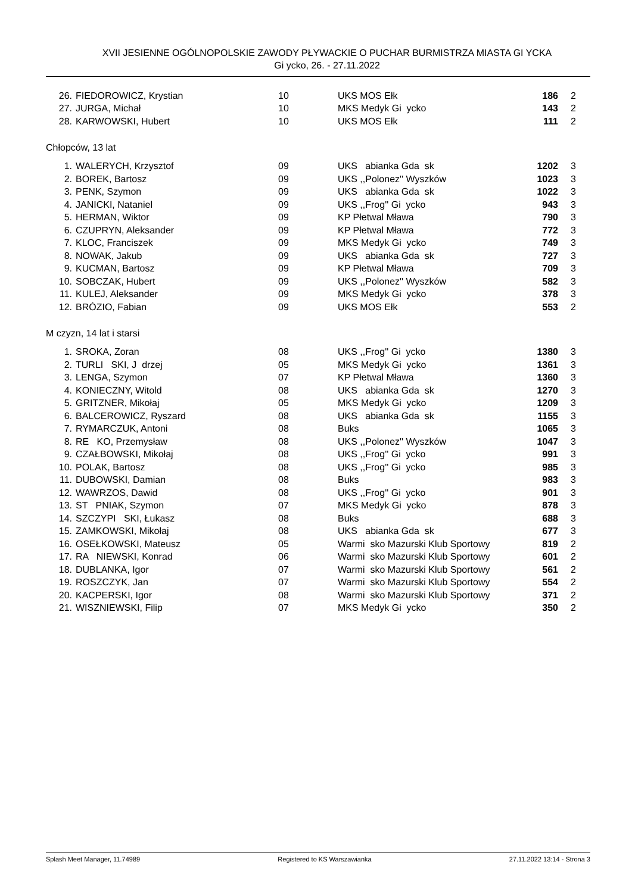XVII JESIENNE OGÓLNOPOLSKIE ZAWODY PŁYWACKIE O PUCHAR BURMISTRZA MIASTA GI YCKA
Gi ycko, 26. - 27.11.2022
| 26. | FIEDOROWICZ, Krystian | 10 | UKS MOS Ełk | 186 | 2 |
| 27. | JURGA, Michał | 10 | MKS Medyk Gi ycko | 143 | 2 |
| 28. | KARWOWSKI, Hubert | 10 | UKS MOS Ełk | 111 | 2 |
Chłopców, 13 lat
| 1. | WALERYCH, Krzysztof | 09 | UKS abianka Gda sk | 1202 | 3 |
| 2. | BOREK, Bartosz | 09 | UKS ,,Polonez'' Wyszków | 1023 | 3 |
| 3. | PENK, Szymon | 09 | UKS abianka Gda sk | 1022 | 3 |
| 4. | JANICKI, Nataniel | 09 | UKS ,,Frog'' Gi ycko | 943 | 3 |
| 5. | HERMAN, Wiktor | 09 | KP Płetwal Mława | 790 | 3 |
| 6. | CZUPRYN, Aleksander | 09 | KP Płetwal Mława | 772 | 3 |
| 7. | KLOC, Franciszek | 09 | MKS Medyk Gi ycko | 749 | 3 |
| 8. | NOWAK, Jakub | 09 | UKS abianka Gda sk | 727 | 3 |
| 9. | KUCMAN, Bartosz | 09 | KP Płetwal Mława | 709 | 3 |
| 10. | SOBCZAK, Hubert | 09 | UKS ,,Polonez'' Wyszków | 582 | 3 |
| 11. | KULEJ, Aleksander | 09 | MKS Medyk Gi ycko | 378 | 3 |
| 12. | BRÓZIO, Fabian | 09 | UKS MOS Ełk | 553 | 2 |
M czyzn, 14 lat i starsi
| 1. | SROKA, Zoran | 08 | UKS ,,Frog'' Gi ycko | 1380 | 3 |
| 2. | TURLI SKI, J drzej | 05 | MKS Medyk Gi ycko | 1361 | 3 |
| 3. | LENGA, Szymon | 07 | KP Płetwal Mława | 1360 | 3 |
| 4. | KONIECZNY, Witold | 08 | UKS abianka Gda sk | 1270 | 3 |
| 5. | GRITZNER, Mikołaj | 05 | MKS Medyk Gi ycko | 1209 | 3 |
| 6. | BALCEROWICZ, Ryszard | 08 | UKS abianka Gda sk | 1155 | 3 |
| 7. | RYMARCZUK, Antoni | 08 | Buks | 1065 | 3 |
| 8. | RE KO, Przemysław | 08 | UKS ,,Polonez'' Wyszków | 1047 | 3 |
| 9. | CZAŁBOWSKI, Mikołaj | 08 | UKS ,,Frog'' Gi ycko | 991 | 3 |
| 10. | POLAK, Bartosz | 08 | UKS ,,Frog'' Gi ycko | 985 | 3 |
| 11. | DUBOWSKI, Damian | 08 | Buks | 983 | 3 |
| 12. | WAWRZOS, Dawid | 08 | UKS ,,Frog'' Gi ycko | 901 | 3 |
| 13. | ST PNIAK, Szymon | 07 | MKS Medyk Gi ycko | 878 | 3 |
| 14. | SZCZYPI SKI, Łukasz | 08 | Buks | 688 | 3 |
| 15. | ZAMKOWSKI, Mikołaj | 08 | UKS abianka Gda sk | 677 | 3 |
| 16. | OSEŁKOWSKI, Mateusz | 05 | Warmi sko Mazurski Klub Sportowy | 819 | 2 |
| 17. | RA NIEWSKI, Konrad | 06 | Warmi sko Mazurski Klub Sportowy | 601 | 2 |
| 18. | DUBLANKA, Igor | 07 | Warmi sko Mazurski Klub Sportowy | 561 | 2 |
| 19. | ROSZCZYK, Jan | 07 | Warmi sko Mazurski Klub Sportowy | 554 | 2 |
| 20. | KACPERSKI, Igor | 08 | Warmi sko Mazurski Klub Sportowy | 371 | 2 |
| 21. | WISZNIEWSKI, Filip | 07 | MKS Medyk Gi ycko | 350 | 2 |
Splash Meet Manager, 11.74989 Registered to KS Warszawianka 27.11.2022 13:14 - Strona 3